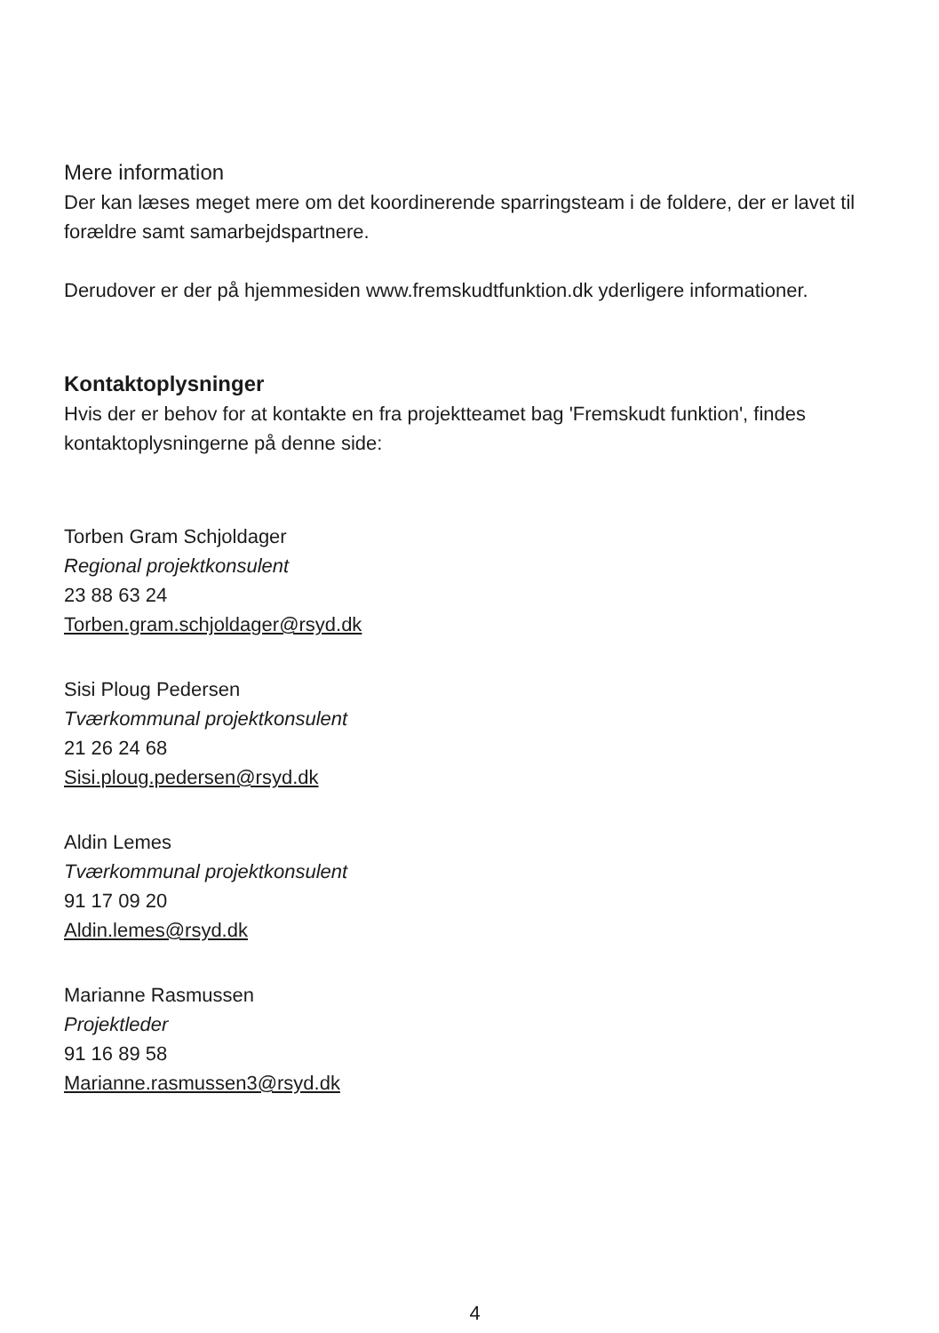Mere information
Der kan læses meget mere om det koordinerende sparringsteam i de foldere, der er lavet til forældre samt samarbejdspartnere.
Derudover er der på hjemmesiden www.fremskudtfunktion.dk yderligere informationer.
Kontaktoplysninger
Hvis der er behov for at kontakte en fra projektteamet bag 'Fremskudt funktion', findes kontaktoplysningerne på denne side:
Torben Gram Schjoldager
Regional projektkonsulent
23 88 63 24
Torben.gram.schjoldager@rsyd.dk
Sisi Ploug Pedersen
Tværkommunal projektkonsulent
21 26 24 68
Sisi.ploug.pedersen@rsyd.dk
Aldin Lemes
Tværkommunal projektkonsulent
91 17 09 20
Aldin.lemes@rsyd.dk
Marianne Rasmussen
Projektleder
91 16 89 58
Marianne.rasmussen3@rsyd.dk
4